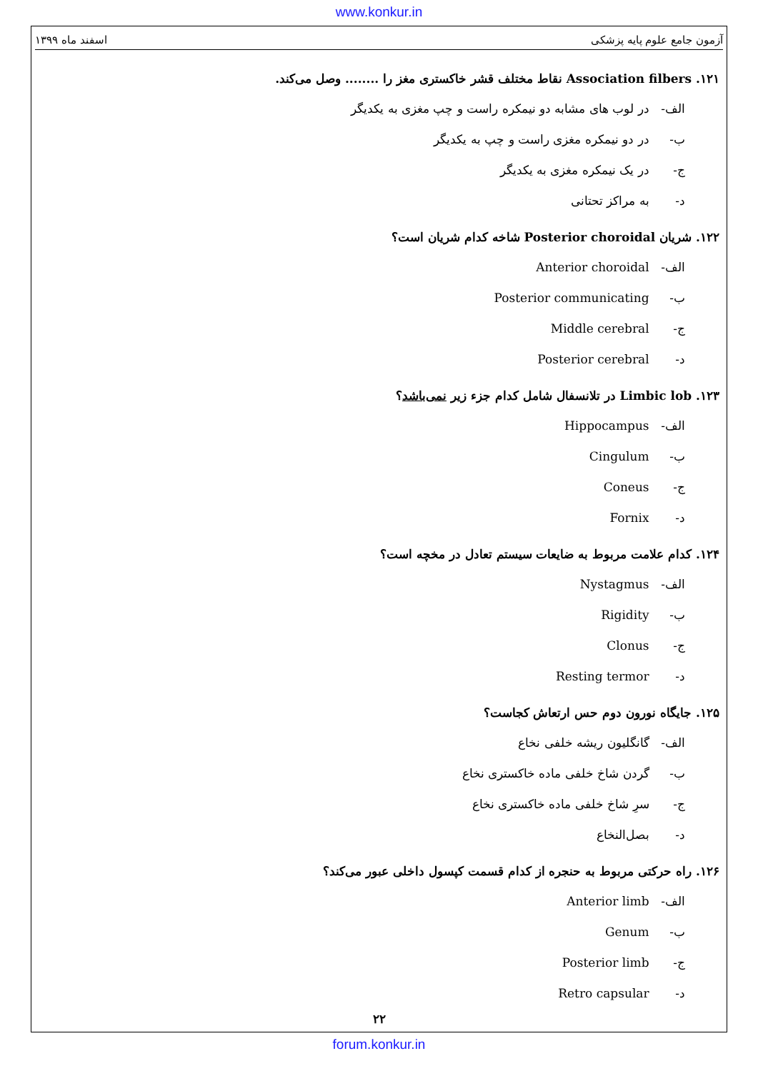www.konkur.in
آزمون جامع علوم پایه پزشکی اسفند ماه ۱۳۹۹
۱۲۱. Association filbers نقاط مختلف قشر خاکستری مغز را ........ وصل می‌کند.
الف- در لوب های مشابه دو نیمکره راست و چپ مغزی به یکدیگر
ب- در دو نیمکره مغزی راست و چپ به یکدیگر
ج- در یک نیمکره مغزی به یکدیگر
د- به مراکز تحتانی
۱۲۲. شریان Posterior choroidal شاخه کدام شریان است؟
الف- Anterior choroidal
ب- Posterior communicating
ج- Middle cerebral
د- Posterior cerebral
۱۲۳. Limbic lob در تلانسفال شامل کدام جزء زیر نمی‌باشد؟
الف- Hippocampus
ب- Cingulum
ج- Coneus
د- Fornix
۱۲۴. کدام علامت مربوط به ضایعات سیستم تعادل در مخچه است؟
الف- Nystagmus
ب- Rigidity
ج- Clonus
د- Resting termor
۱۲۵. جایگاه نورون دوم حس ارتعاش کجاست؟
الف- گانگلیون ریشه خلفی نخاع
ب- گردن شاخ خلفی ماده خاکستری نخاع
ج- سرِ شاخ خلفی ماده خاکستری نخاع
د- بصل‌النخاع
۱۲۶. راه حرکتی مربوط به حنجره از کدام قسمت کپسول داخلی عبور می‌کند؟
الف- Anterior limb
ب- Genum
ج- Posterior limb
د- Retro capsular
۲۲
forum.konkur.in